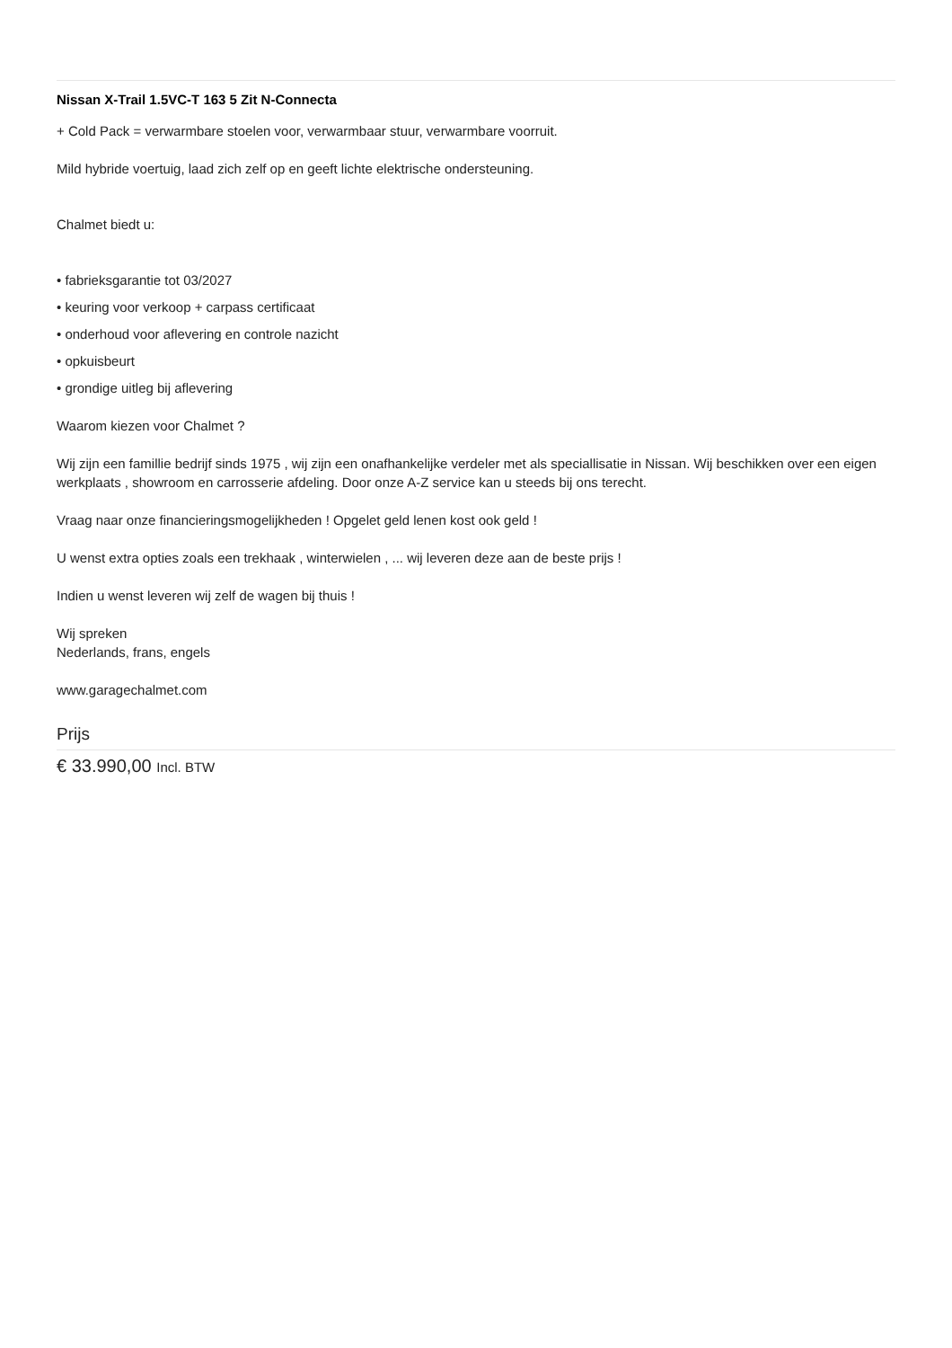Nissan X-Trail 1.5VC-T 163 5 Zit N-Connecta
+ Cold Pack = verwarmbare stoelen voor, verwarmbaar stuur, verwarmbare voorruit.
Mild hybride voertuig, laad zich zelf op en geeft lichte elektrische ondersteuning.
Chalmet biedt u:
• fabrieksgarantie tot 03/2027
• keuring voor verkoop + carpass certificaat
• onderhoud voor aflevering en controle nazicht
• opkuisbeurt
• grondige uitleg bij aflevering
Waarom kiezen voor Chalmet ?
Wij zijn een famillie bedrijf sinds 1975 , wij zijn een onafhankelijke verdeler met als speciallisatie in Nissan. Wij beschikken over een eigen werkplaats , showroom en carrosserie afdeling. Door onze A-Z service kan u steeds bij ons terecht.
Vraag naar onze financieringsmogelijkheden ! Opgelet geld lenen kost ook geld !
U wenst extra opties zoals een trekhaak , winterwielen , ... wij leveren deze aan de beste prijs !
Indien u wenst leveren wij zelf de wagen bij thuis !
Wij spreken
Nederlands, frans, engels
www.garagechalmet.com
Prijs
€ 33.990,00 Incl. BTW